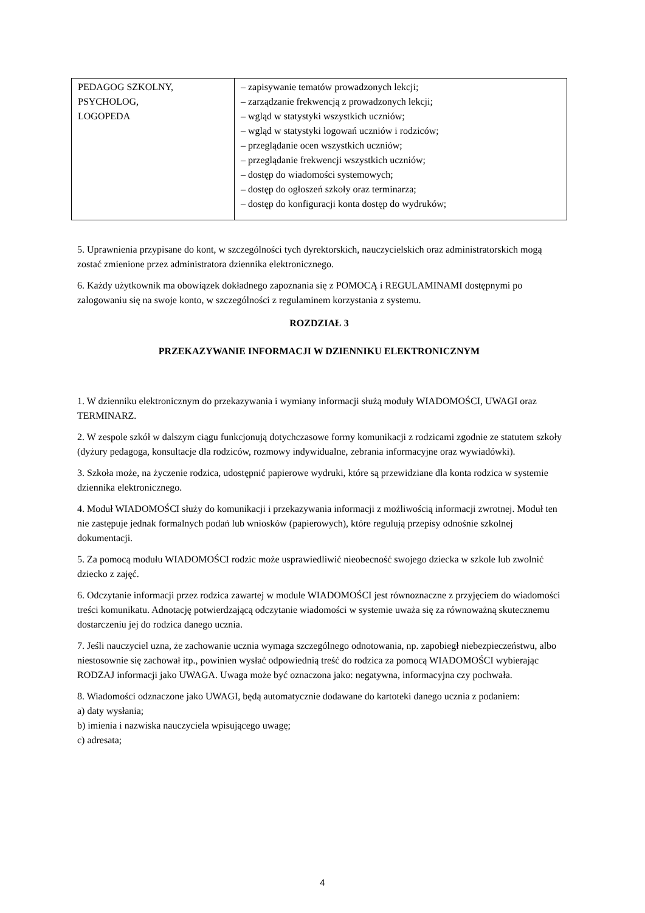| PEDAGOG SZKOLNY, PSYCHOLOG, LOGOPEDA | – zapisywanie tematów prowadzonych lekcji; – zarządzanie frekwencją z prowadzonych lekcji; – wgląd w statystyki wszystkich uczniów; – wgląd w statystyki logowań uczniów i rodziców; – przeglądanie ocen wszystkich uczniów; – przeglądanie frekwencji wszystkich uczniów; – dostęp do wiadomości systemowych; – dostęp do ogłoszeń szkoły oraz terminarza; – dostęp do konfiguracji konta dostęp do wydruków; |
5. Uprawnienia przypisane do kont, w szczególności tych dyrektorskich, nauczycielskich oraz administratorskich mogą zostać zmienione przez administratora dziennika elektronicznego.
6. Każdy użytkownik ma obowiązek dokładnego zapoznania się z POMOCĄ i REGULAMINAMI dostępnymi po zalogowaniu się na swoje konto, w szczególności z regulaminem korzystania z systemu.
ROZDZIAŁ 3
PRZEKAZYWANIE INFORMACJI W DZIENNIKU ELEKTRONICZNYM
1. W dzienniku elektronicznym do przekazywania i wymiany informacji służą moduły WIADOMOŚCI, UWAGI oraz TERMINARZ.
2. W zespole szkół w dalszym ciągu funkcjonują dotychczasowe formy komunikacji z rodzicami zgodnie ze statutem szkoły (dyżury pedagoga, konsultacje dla rodziców, rozmowy indywidualne, zebrania informacyjne oraz wywiadówki).
3. Szkoła może, na życzenie rodzica, udostępnić papierowe wydruki, które są przewidziane dla konta rodzica w systemie dziennika elektronicznego.
4. Moduł WIADOMOŚCI służy do komunikacji i przekazywania informacji z możliwością informacji zwrotnej. Moduł ten nie zastępuje jednak formalnych podań lub wniosków (papierowych), które regulują przepisy odnośnie szkolnej dokumentacji.
5. Za pomocą modułu WIADOMOŚCI rodzic może usprawiedliwić nieobecność swojego dziecka w szkole lub zwolnić dziecko z zajęć.
6. Odczytanie informacji przez rodzica zawartej w module WIADOMOŚCI jest równoznaczne z przyjęciem do wiadomości treści komunikatu. Adnotację potwierdzającą odczytanie wiadomości w systemie uważa się za równoważną skutecznemu dostarczeniu jej do rodzica danego ucznia.
7. Jeśli nauczyciel uzna, że zachowanie ucznia wymaga szczególnego odnotowania, np. zapobiegł niebezpieczeństwu, albo niestosownie się zachował itp., powinien wysłać odpowiednią treść do rodzica za pomocą WIADOMOŚCI wybierając RODZAJ informacji jako UWAGA. Uwaga może być oznaczona jako: negatywna, informacyjna czy pochwała.
8. Wiadomości odznaczone jako UWAGI, będą automatycznie dodawane do kartoteki danego ucznia z podaniem:
a) daty wysłania;
b) imienia i nazwiska nauczyciela wpisującego uwagę;
c) adresata;
4